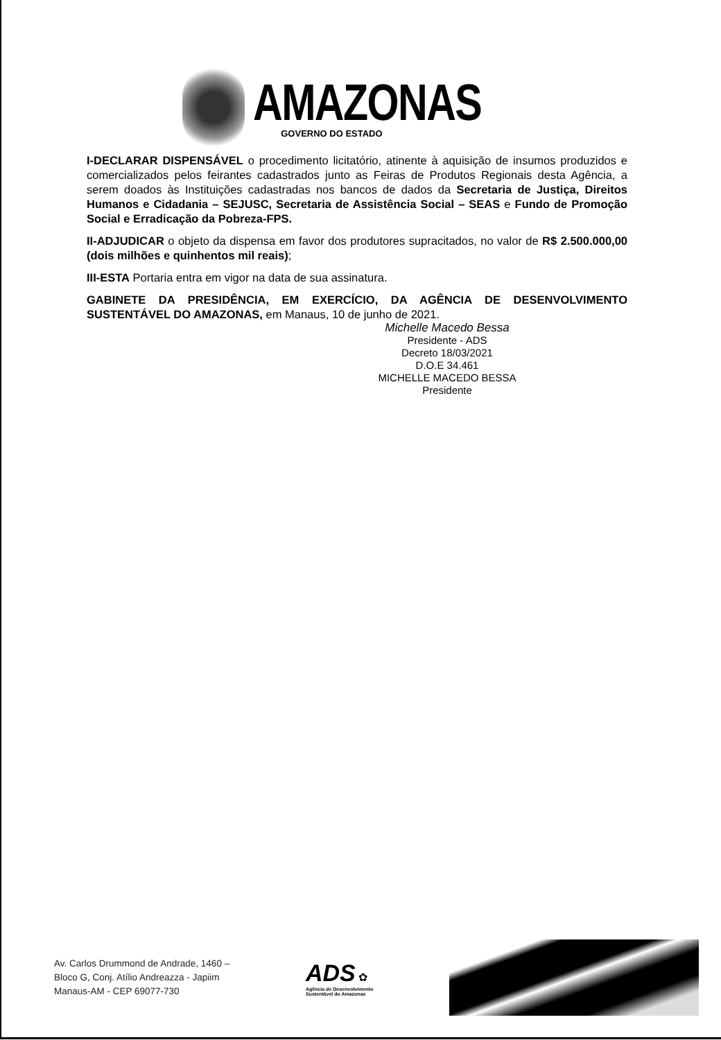AMAZONAS
GOVERNO DO ESTADO
I-DECLARAR DISPENSÁVEL o procedimento licitatório, atinente à aquisição de insumos produzidos e comercializados pelos feirantes cadastrados junto as Feiras de Produtos Regionais desta Agência, a serem doados às Instituições cadastradas nos bancos de dados da Secretaria de Justiça, Direitos Humanos e Cidadania – SEJUSC, Secretaria de Assistência Social – SEAS e Fundo de Promoção Social e Erradicação da Pobreza-FPS.
II-ADJUDICAR o objeto da dispensa em favor dos produtores supracitados, no valor de R$ 2.500.000,00 (dois milhões e quinhentos mil reais);
III-ESTA Portaria entra em vigor na data de sua assinatura.
GABINETE DA PRESIDÊNCIA, EM EXERCÍCIO, DA AGÊNCIA DE DESENVOLVIMENTO SUSTENTÁVEL DO AMAZONAS, em Manaus, 10 de junho de 2021.
Michelle Macedo Bessa
Presidente - ADS
Decreto 18/03/2021
D.O.E 34.461
MICHELLE MACEDO BESSA
Presidente
Av. Carlos Drummond de Andrade, 1460 –
Bloco G, Conj. Atílio Andreazza - Japiim
Manaus-AM - CEP 69077-730
ADS ✿
Agência de Desenvolvimento
Sustentável do Amazonas